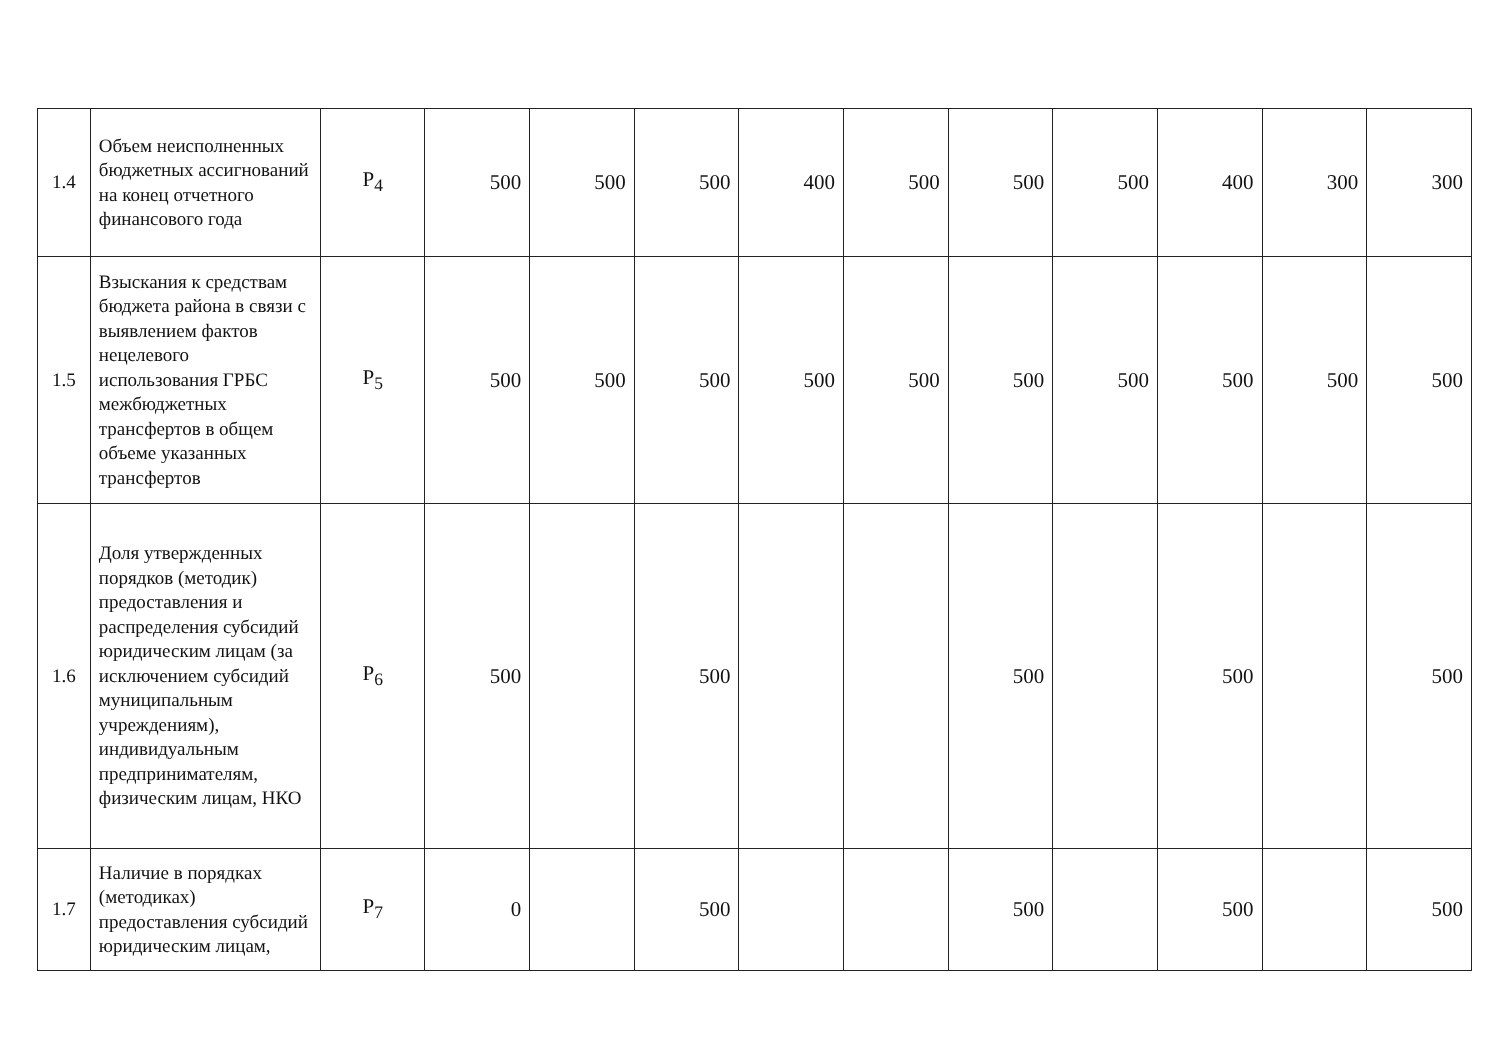| 1.4 | Объем неисполненных бюджетных ассигнований на конец отчетного финансового года | P<sub>4</sub> | 500 | 500 | 500 | 400 | 500 | 500 | 500 | 400 | 300 | 300 |
| 1.5 | Взыскания к средствам бюджета района в связи с выявлением фактов нецелевого использования ГРБС межбюджетных трансфертов в общем объеме указанных трансфертов | P<sub>5</sub> | 500 | 500 | 500 | 500 | 500 | 500 | 500 | 500 | 500 | 500 |
| 1.6 | Доля утвержденных порядков (методик) предоставления и распределения субсидий юридическим лицам (за исключением субсидий муниципальным учреждениям), индивидуальным предпринимателям, физическим лицам, НКО | P<sub>6</sub> | 500 | | 500 | | | 500 | | 500 | | 500 |
| 1.7 | Наличие в порядках (методиках) предоставления субсидий юридическим лицам, | P<sub>7</sub> | 0 | | 500 | | | 500 | | 500 | | 500 |